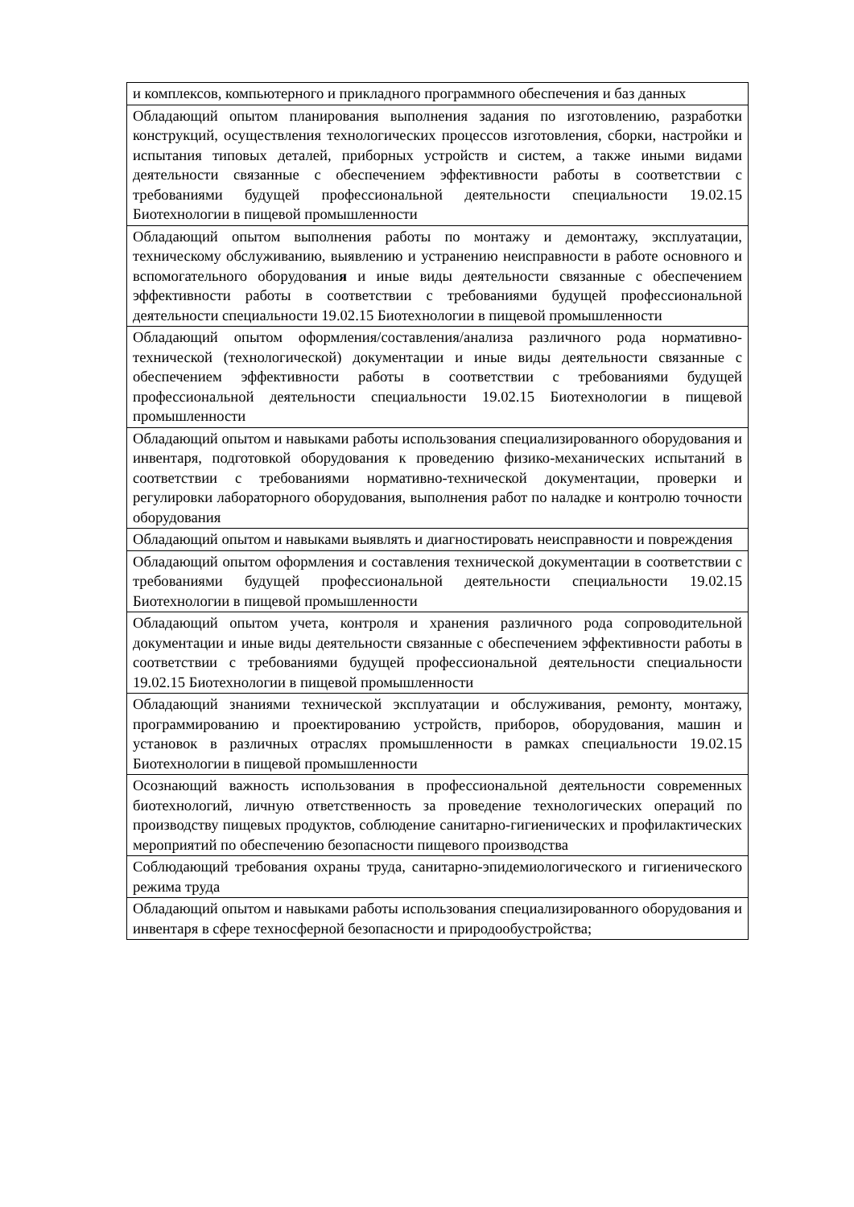| и комплексов, компьютерного и прикладного программного обеспечения и баз данных |
| Обладающий опытом планирования выполнения задания по изготовлению, разработки конструкций, осуществления технологических процессов изготовления, сборки, настройки и испытания типовых деталей, приборных устройств и систем, а также иными видами деятельности связанные с обеспечением эффективности работы в соответствии с требованиями будущей профессиональной деятельности специальности 19.02.15 Биотехнологии в пищевой промышленности |
| Обладающий опытом выполнения работы по монтажу и демонтажу, эксплуатации, техническому обслуживанию, выявлению и устранению неисправности в работе основного и вспомогательного оборудовани я и иные виды деятельности связанные с обеспечением эффективности работы в соответствии с требованиями будущей профессиональной деятельности специальности 19.02.15 Биотехнологии в пищевой промышленности |
| Обладающий опытом оформления/составления/анализа различного рода нормативно- технической (технологической) документации и иные виды деятельности связанные с обеспечением эффективности работы в соответствии с требованиями будущей профессиональной деятельности специальности 19.02.15 Биотехнологии в пищевой промышленности |
| Обладающий опытом и навыками работы использования специализированного оборудования и инвентаря, подготовкой оборудования к проведению физико-механических испытаний в соответствии с требованиями нормативно-технической документации, проверки и регулировки лабораторного оборудования, выполнения работ по наладке и контролю точности оборудования |
| Обладающий опытом и навыками выявлять и диагностировать неисправности и повреждения |
| Обладающий опытом оформления и составления технической документации в соответствии с требованиями будущей профессиональной деятельности специальности 19.02.15 Биотехнологии в пищевой промышленности |
| Обладающий опытом учета, контроля и хранения различного рода сопроводительной документации и иные виды деятельности связанные с обеспечением эффективности работы в соответствии с требованиями будущей профессиональной деятельности специальности 19.02.15 Биотехнологии в пищевой промышленности |
| Обладающий знаниями технической эксплуатации и обслуживания, ремонту, монтажу, программированию и проектированию устройств, приборов, оборудования, машин и установок в различных отраслях промышленности в рамках специальности 19.02.15 Биотехнологии в пищевой промышленности |
| Осознающий важность использования в профессиональной деятельности современных биотехнологий, личную ответственность за проведение технологических операций по производству пищевых продуктов, соблюдение санитарно-гигиенических и профилактических мероприятий по обеспечению безопасности пищевого производства |
| Соблюдающий требования охраны труда, санитарно-эпидемиологического и гигиенического режима труда |
| Обладающий опытом и навыками работы использования специализированного оборудования и инвентаря в сфере техносферной безопасности и природообустройства; |